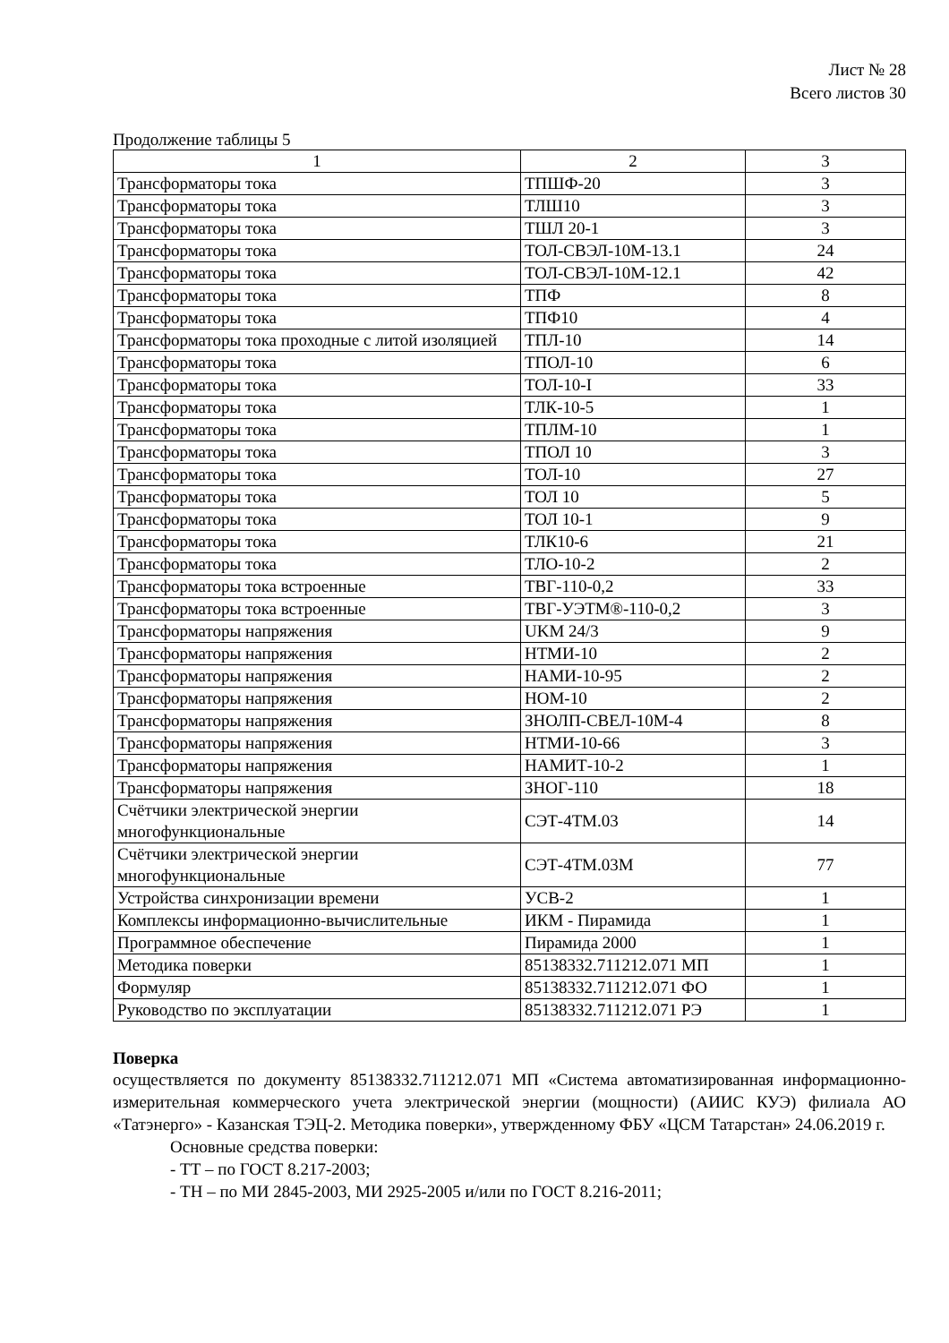Лист № 28
Всего листов 30
Продолжение таблицы 5
| 1 | 2 | 3 |
| Трансформаторы тока | ТПШФ-20 | 3 |
| Трансформаторы тока | ТЛШ10 | 3 |
| Трансформаторы тока | ТШЛ 20-1 | 3 |
| Трансформаторы тока | ТОЛ-СВЭЛ-10М-13.1 | 24 |
| Трансформаторы тока | ТОЛ-СВЭЛ-10М-12.1 | 42 |
| Трансформаторы тока | ТПФ | 8 |
| Трансформаторы тока | ТПФ10 | 4 |
| Трансформаторы тока проходные с литой изоляцией | ТПЛ-10 | 14 |
| Трансформаторы тока | ТПОЛ-10 | 6 |
| Трансформаторы тока | ТОЛ-10-I | 33 |
| Трансформаторы тока | ТЛК-10-5 | 1 |
| Трансформаторы тока | ТПЛМ-10 | 1 |
| Трансформаторы тока | ТПОЛ 10 | 3 |
| Трансформаторы тока | ТОЛ-10 | 27 |
| Трансформаторы тока | ТОЛ 10 | 5 |
| Трансформаторы тока | ТОЛ 10-1 | 9 |
| Трансформаторы тока | ТЛК10-6 | 21 |
| Трансформаторы тока | ТЛО-10-2 | 2 |
| Трансформаторы тока встроенные | ТВГ-110-0,2 | 33 |
| Трансформаторы тока встроенные | ТВГ-УЭТМ®-110-0,2 | 3 |
| Трансформаторы напряжения | UKM 24/3 | 9 |
| Трансформаторы напряжения | НТМИ-10 | 2 |
| Трансформаторы напряжения | НАМИ-10-95 | 2 |
| Трансформаторы напряжения | НОМ-10 | 2 |
| Трансформаторы напряжения | ЗНОЛП-СВЕЛ-10М-4 | 8 |
| Трансформаторы напряжения | НТМИ-10-66 | 3 |
| Трансформаторы напряжения | НАМИТ-10-2 | 1 |
| Трансформаторы напряжения | ЗНОГ-110 | 18 |
| Счётчики электрической энергии многофункциональные | СЭТ-4ТМ.03 | 14 |
| Счётчики электрической энергии многофункциональные | СЭТ-4ТМ.03М | 77 |
| Устройства синхронизации времени | УСВ-2 | 1 |
| Комплексы информационно-вычислительные | ИКМ - Пирамида | 1 |
| Программное обеспечение | Пирамида 2000 | 1 |
| Методика поверки | 85138332.711212.071 МП | 1 |
| Формуляр | 85138332.711212.071 ФО | 1 |
| Руководство по эксплуатации | 85138332.711212.071 РЭ | 1 |
Поверка
осуществляется по документу 85138332.711212.071 МП «Система автоматизированная информационно-измерительная коммерческого учета электрической энергии (мощности) (АИИС КУЭ) филиала АО «Татэнерго» - Казанская ТЭЦ-2. Методика поверки», утвержденному ФБУ «ЦСМ Татарстан» 24.06.2019 г.
Основные средства поверки:
- ТТ – по ГОСТ 8.217-2003;
- ТН – по МИ 2845-2003, МИ 2925-2005 и/или по ГОСТ 8.216-2011;